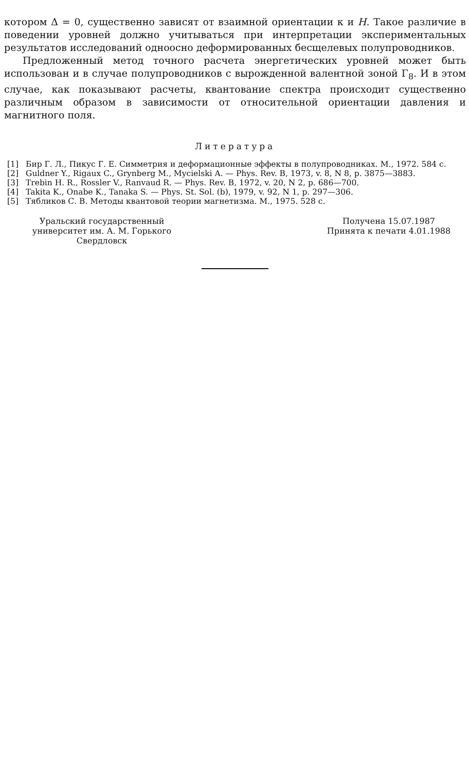котором Δ = 0, существенно зависят от взаимной ориентации κ и H. Такое различие в поведении уровней должно учитываться при интерпретации экспериментальных результатов исследований одноосно деформированных бесщелевых полупроводников.
Предложенный метод точного расчета энергетических уровней может быть использован и в случае полупроводников с вырожденной валентной зоной Γ<sub>8</sub>. И в этом случае, как показывают расчеты, квантование спектра происходит существенно различным образом в зависимости от относительной ориентации давления и магнитного поля.
Литература
[1] Бир Г. Л., Пикус Г. Е. Симметрия и деформационные эффекты в полупроводниках. М., 1972. 584 с.
[2] Guldner Y., Rigaux C., Grynberg M., Mycielski A. — Phys. Rev. B, 1973, v. 8, N 8, p. 3875—3883.
[3] Trebin H. R., Rossler V., Ranvaud R. — Phys. Rev. B, 1972, v. 20, N 2, p. 686—700.
[4] Takita K., Onabe K., Tanaka S. — Phys. St. Sol. (b), 1979, v. 92, N 1, p. 297—306.
[5] Тябликов С. В. Методы квантовой теории магнетизма. М., 1975. 528 с.
Уральский государственный
университет им. А. М. Горького
Свердловск
Получена 15.07.1987
Принята к печати 4.01.1988